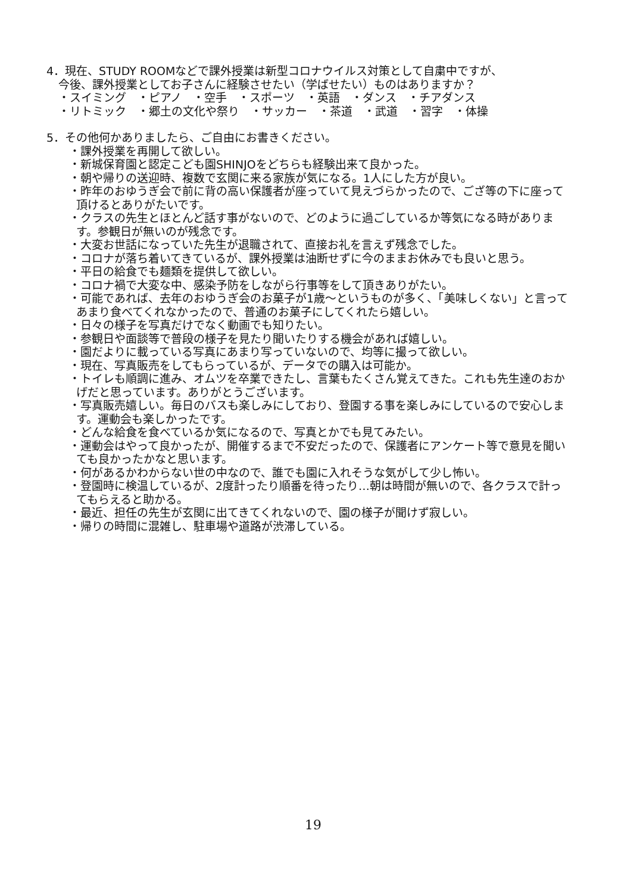4．現在、STUDY ROOMなどで課外授業は新型コロナウイルス対策として自粛中ですが、
今後、課外授業としてお子さんに経験させたい（学ばせたい）ものはありますか？
・スイミング　・ピアノ　・空手　・スポーツ　・英語　・ダンス　・チアダンス
・リトミック　・郷土の文化や祭り　・サッカー　・茶道　・武道　・習字　・体操
5．その他何かありましたら、ご自由にお書きください。
・課外授業を再開して欲しい。
・新城保育園と認定こども園SHINJOをどちらも経験出来て良かった。
・朝や帰りの送迎時、複数で玄関に来る家族が気になる。1人にした方が良い。
・昨年のおゆうぎ会で前に背の高い保護者が座っていて見えづらかったので、ござ等の下に座って頂けるとありがたいです。
・クラスの先生とほとんど話す事がないので、どのように過ごしているか等気になる時があります。参観日が無いのが残念です。
・大変お世話になっていた先生が退職されて、直接お礼を言えず残念でした。
・コロナが落ち着いてきているが、課外授業は油断せずに今のままお休みでも良いと思う。
・平日の給食でも麺類を提供して欲しい。
・コロナ禍で大変な中、感染予防をしながら行事等をして頂きありがたい。
・可能であれば、去年のおゆうぎ会のお菓子が1歳～というものが多く、「美味しくない」と言ってあまり食べてくれなかったので、普通のお菓子にしてくれたら嬉しい。
・日々の様子を写真だけでなく動画でも知りたい。
・参観日や面談等で普段の様子を見たり聞いたりする機会があれば嬉しい。
・園だよりに載っている写真にあまり写っていないので、均等に撮って欲しい。
・現在、写真販売をしてもらっているが、データでの購入は可能か。
・トイレも順調に進み、オムツを卒業できたし、言葉もたくさん覚えてきた。これも先生達のおかげだと思っています。ありがとうございます。
・写真販売嬉しい。毎日のバスも楽しみにしており、登園する事を楽しみにしているので安心します。運動会も楽しかったです。
・どんな給食を食べているか気になるので、写真とかでも見てみたい。
・運動会はやって良かったが、開催するまで不安だったので、保護者にアンケート等で意見を聞いても良かったかなと思います。
・何があるかわからない世の中なので、誰でも園に入れそうな気がして少し怖い。
・登園時に検温しているが、2度計ったり順番を待ったり…朝は時間が無いので、各クラスで計ってもらえると助かる。
・最近、担任の先生が玄関に出てきてくれないので、園の様子が聞けず寂しい。
・帰りの時間に混雑し、駐車場や道路が渋滞している。
19